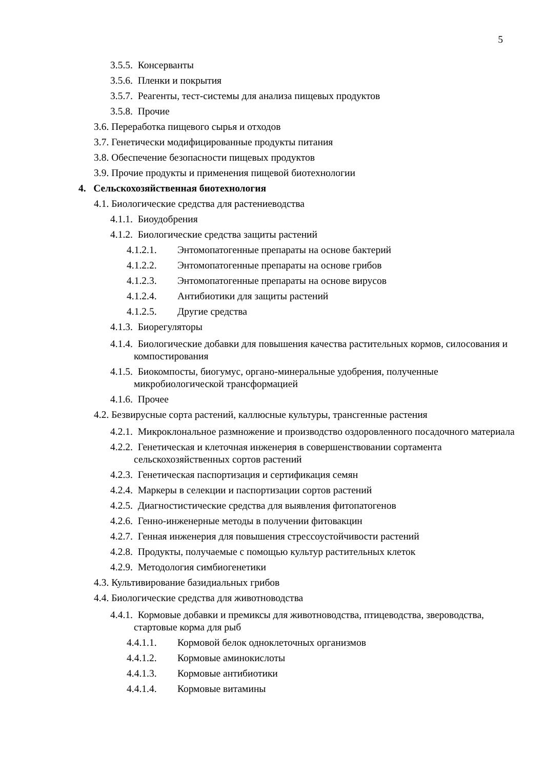5
3.5.5. Консерванты
3.5.6. Пленки и покрытия
3.5.7. Реагенты, тест-системы для анализа пищевых продуктов
3.5.8. Прочие
3.6. Переработка пищевого сырья и отходов
3.7. Генетически модифицированные продукты питания
3.8. Обеспечение безопасности пищевых продуктов
3.9. Прочие продукты и применения пищевой биотехнологии
4. Сельскохозяйственная биотехнология
4.1. Биологические средства для растениеводства
4.1.1. Биоудобрения
4.1.2. Биологические средства защиты растений
4.1.2.1. Энтомопатогенные препараты на основе бактерий
4.1.2.2. Энтомопатогенные препараты на основе грибов
4.1.2.3. Энтомопатогенные препараты на основе вирусов
4.1.2.4. Антибиотики для защиты растений
4.1.2.5. Другие средства
4.1.3. Биорегуляторы
4.1.4. Биологические добавки для повышения качества растительных кормов, силосования и компостирования
4.1.5. Биокомпосты, биогумус, органо-минеральные удобрения, полученные микробиологической трансформацией
4.1.6. Прочее
4.2. Безвирусные сорта растений, каллюсные культуры, трансгенные растения
4.2.1. Микроклональное размножение и производство оздоровленного посадочного материала
4.2.2. Генетическая и клеточная инженерия в совершенствовании сортамента сельскохозяйственных сортов растений
4.2.3. Генетическая паспортизация и сертификация семян
4.2.4. Маркеры в селекции и паспортизации сортов растений
4.2.5. Диагностистические средства для выявления фитопатогенов
4.2.6. Генно-инженерные методы в получении фитовакцин
4.2.7. Генная инженерия для повышения стрессоустойчивости растений
4.2.8. Продукты, получаемые с помощью культур растительных клеток
4.2.9. Методология симбиогенетики
4.3. Культивирование базидиальных грибов
4.4. Биологические средства для животноводства
4.4.1. Кормовые добавки и премиксы для животноводства, птицеводства, звероводства, стартовые корма для рыб
4.4.1.1. Кормовой белок одноклеточных организмов
4.4.1.2. Кормовые аминокислоты
4.4.1.3. Кормовые антибиотики
4.4.1.4. Кормовые витамины